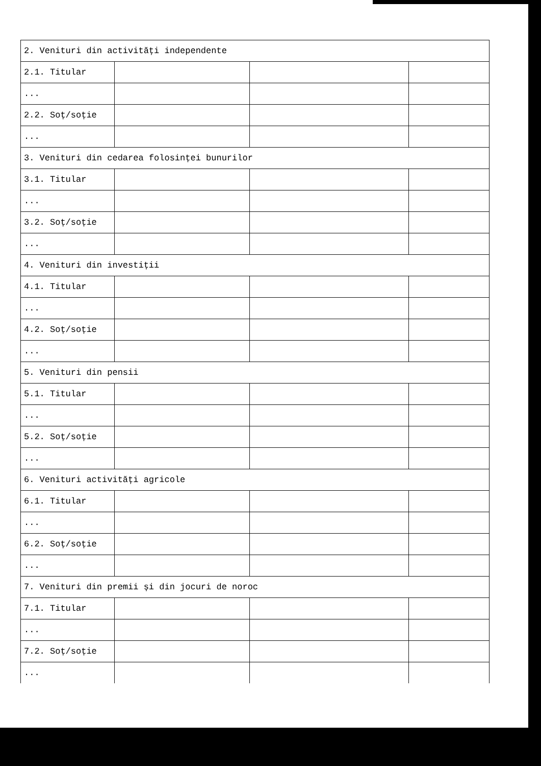| 2. Venituri din activități independente | | | |
| 2.1. Titular | | | |
| ... | | | |
| 2.2. Soț/soție | | | |
| ... | | | |
| 3. Venituri din cedarea folosinței bunurilor | | | |
| 3.1. Titular | | | |
| ... | | | |
| 3.2. Soț/soție | | | |
| ... | | | |
| 4. Venituri din investiții | | | |
| 4.1. Titular | | | |
| ... | | | |
| 4.2. Soț/soție | | | |
| ... | | | |
| 5. Venituri din pensii | | | |
| 5.1. Titular | | | |
| ... | | | |
| 5.2. Soț/soție | | | |
| ... | | | |
| 6. Venituri activități agricole | | | |
| 6.1. Titular | | | |
| ... | | | |
| 6.2. Soț/soție | | | |
| ... | | | |
| 7. Venituri din premii și din jocuri de noroc | | | |
| 7.1. Titular | | | |
| ... | | | |
| 7.2. Soț/soție | | | |
| ... | | | |